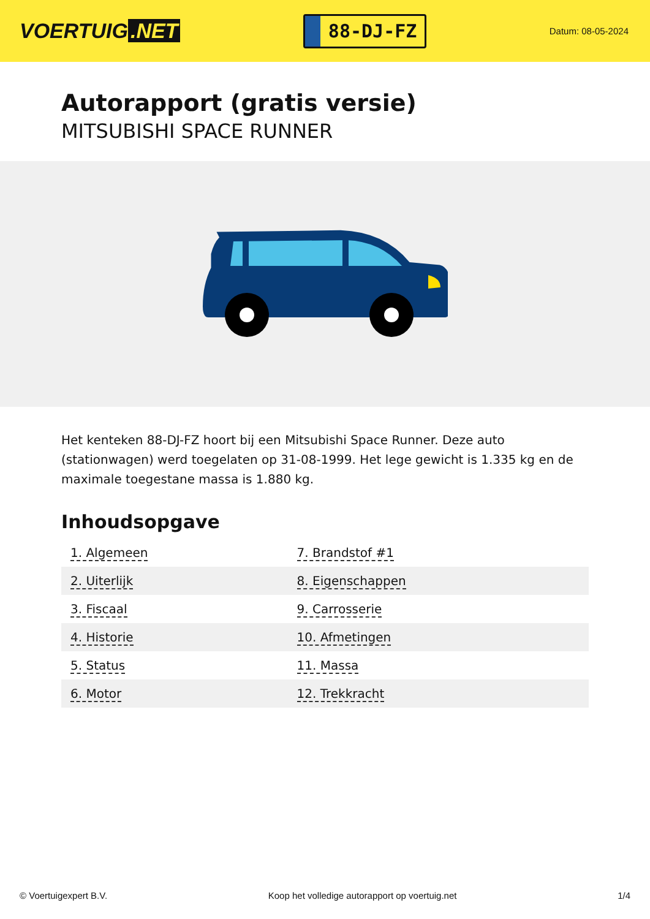VOERTUIG.NET
88-DJ-FZ
Datum: 08-05-2024
Autorapport (gratis versie)
MITSUBISHI SPACE RUNNER
Het kenteken 88-DJ-FZ hoort bij een Mitsubishi Space Runner. Deze auto (stationwagen) werd toegelaten op 31-08-1999. Het lege gewicht is 1.335 kg en de maximale toegestane massa is 1.880 kg.
Inhoudsopgave
| 1. Algemeen | 7. Brandstof #1 |
| 2. Uiterlijk | 8. Eigenschappen |
| 3. Fiscaal | 9. Carrosserie |
| 4. Historie | 10. Afmetingen |
| 5. Status | 11. Massa |
| 6. Motor | 12. Trekkracht |
© Voertuigexpert B.V. Koop het volledige autorapport op voertuig.net 1/4